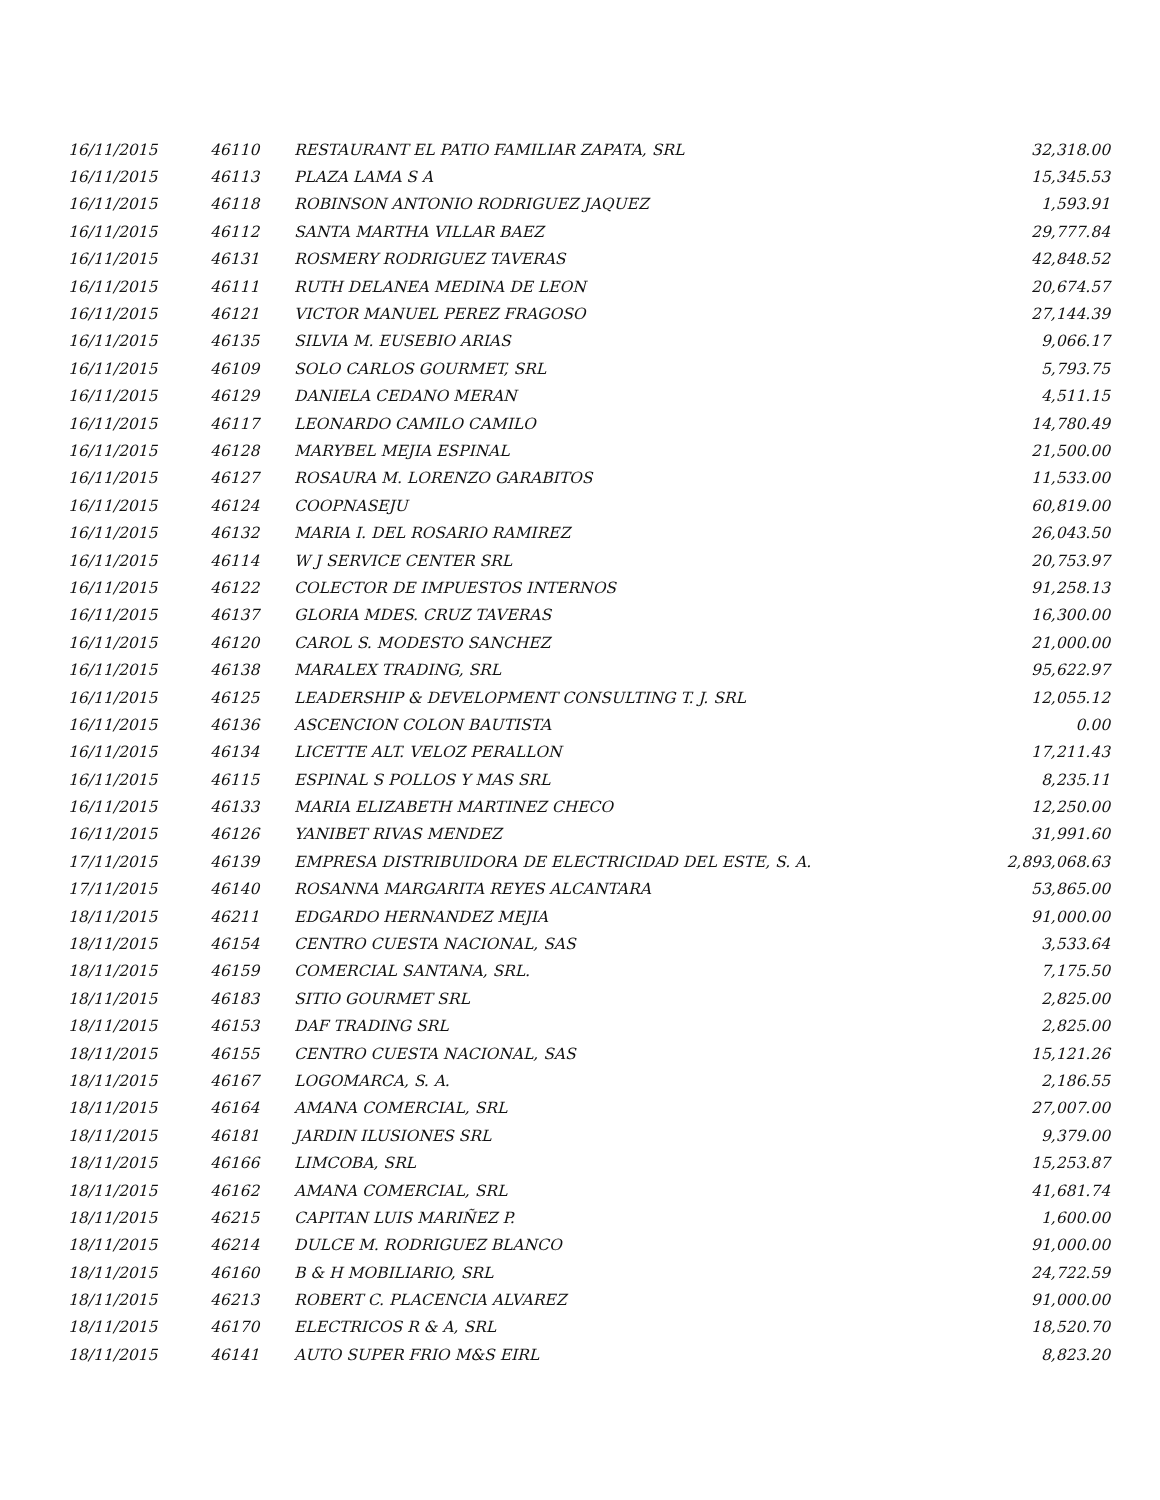| 16/11/2015 | 46110 | RESTAURANT EL PATIO FAMILIAR ZAPATA, SRL | 32,318.00 |
| 16/11/2015 | 46113 | PLAZA LAMA S A | 15,345.53 |
| 16/11/2015 | 46118 | ROBINSON ANTONIO RODRIGUEZ JAQUEZ | 1,593.91 |
| 16/11/2015 | 46112 | SANTA MARTHA VILLAR BAEZ | 29,777.84 |
| 16/11/2015 | 46131 | ROSMERY RODRIGUEZ TAVERAS | 42,848.52 |
| 16/11/2015 | 46111 | RUTH DELANEA MEDINA DE LEON | 20,674.57 |
| 16/11/2015 | 46121 | VICTOR MANUEL PEREZ FRAGOSO | 27,144.39 |
| 16/11/2015 | 46135 | SILVIA M. EUSEBIO ARIAS | 9,066.17 |
| 16/11/2015 | 46109 | SOLO CARLOS GOURMET, SRL | 5,793.75 |
| 16/11/2015 | 46129 | DANIELA CEDANO MERAN | 4,511.15 |
| 16/11/2015 | 46117 | LEONARDO CAMILO CAMILO | 14,780.49 |
| 16/11/2015 | 46128 | MARYBEL MEJIA ESPINAL | 21,500.00 |
| 16/11/2015 | 46127 | ROSAURA M. LORENZO GARABITOS | 11,533.00 |
| 16/11/2015 | 46124 | COOPNASEJU | 60,819.00 |
| 16/11/2015 | 46132 | MARIA I. DEL ROSARIO RAMIREZ | 26,043.50 |
| 16/11/2015 | 46114 | W J SERVICE CENTER SRL | 20,753.97 |
| 16/11/2015 | 46122 | COLECTOR DE IMPUESTOS INTERNOS | 91,258.13 |
| 16/11/2015 | 46137 | GLORIA MDES. CRUZ TAVERAS | 16,300.00 |
| 16/11/2015 | 46120 | CAROL S. MODESTO SANCHEZ | 21,000.00 |
| 16/11/2015 | 46138 | MARALEX TRADING, SRL | 95,622.97 |
| 16/11/2015 | 46125 | LEADERSHIP & DEVELOPMENT CONSULTING T. J. SRL | 12,055.12 |
| 16/11/2015 | 46136 | ASCENCION COLON BAUTISTA | 0.00 |
| 16/11/2015 | 46134 | LICETTE ALT. VELOZ PERALLON | 17,211.43 |
| 16/11/2015 | 46115 | ESPINAL S POLLOS Y MAS SRL | 8,235.11 |
| 16/11/2015 | 46133 | MARIA ELIZABETH MARTINEZ CHECO | 12,250.00 |
| 16/11/2015 | 46126 | YANIBET RIVAS MENDEZ | 31,991.60 |
| 17/11/2015 | 46139 | EMPRESA DISTRIBUIDORA DE ELECTRICIDAD DEL ESTE, S. A. | 2,893,068.63 |
| 17/11/2015 | 46140 | ROSANNA MARGARITA REYES ALCANTARA | 53,865.00 |
| 18/11/2015 | 46211 | EDGARDO HERNANDEZ MEJIA | 91,000.00 |
| 18/11/2015 | 46154 | CENTRO CUESTA NACIONAL, SAS | 3,533.64 |
| 18/11/2015 | 46159 | COMERCIAL SANTANA, SRL. | 7,175.50 |
| 18/11/2015 | 46183 | SITIO GOURMET SRL | 2,825.00 |
| 18/11/2015 | 46153 | DAF TRADING SRL | 2,825.00 |
| 18/11/2015 | 46155 | CENTRO CUESTA NACIONAL, SAS | 15,121.26 |
| 18/11/2015 | 46167 | LOGOMARCA, S. A. | 2,186.55 |
| 18/11/2015 | 46164 | AMANA COMERCIAL, SRL | 27,007.00 |
| 18/11/2015 | 46181 | JARDIN ILUSIONES SRL | 9,379.00 |
| 18/11/2015 | 46166 | LIMCOBA, SRL | 15,253.87 |
| 18/11/2015 | 46162 | AMANA COMERCIAL, SRL | 41,681.74 |
| 18/11/2015 | 46215 | CAPITAN LUIS MARIÑEZ P. | 1,600.00 |
| 18/11/2015 | 46214 | DULCE M. RODRIGUEZ BLANCO | 91,000.00 |
| 18/11/2015 | 46160 | B & H MOBILIARIO, SRL | 24,722.59 |
| 18/11/2015 | 46213 | ROBERT C. PLACENCIA ALVAREZ | 91,000.00 |
| 18/11/2015 | 46170 | ELECTRICOS R & A, SRL | 18,520.70 |
| 18/11/2015 | 46141 | AUTO SUPER FRIO M&S EIRL | 8,823.20 |